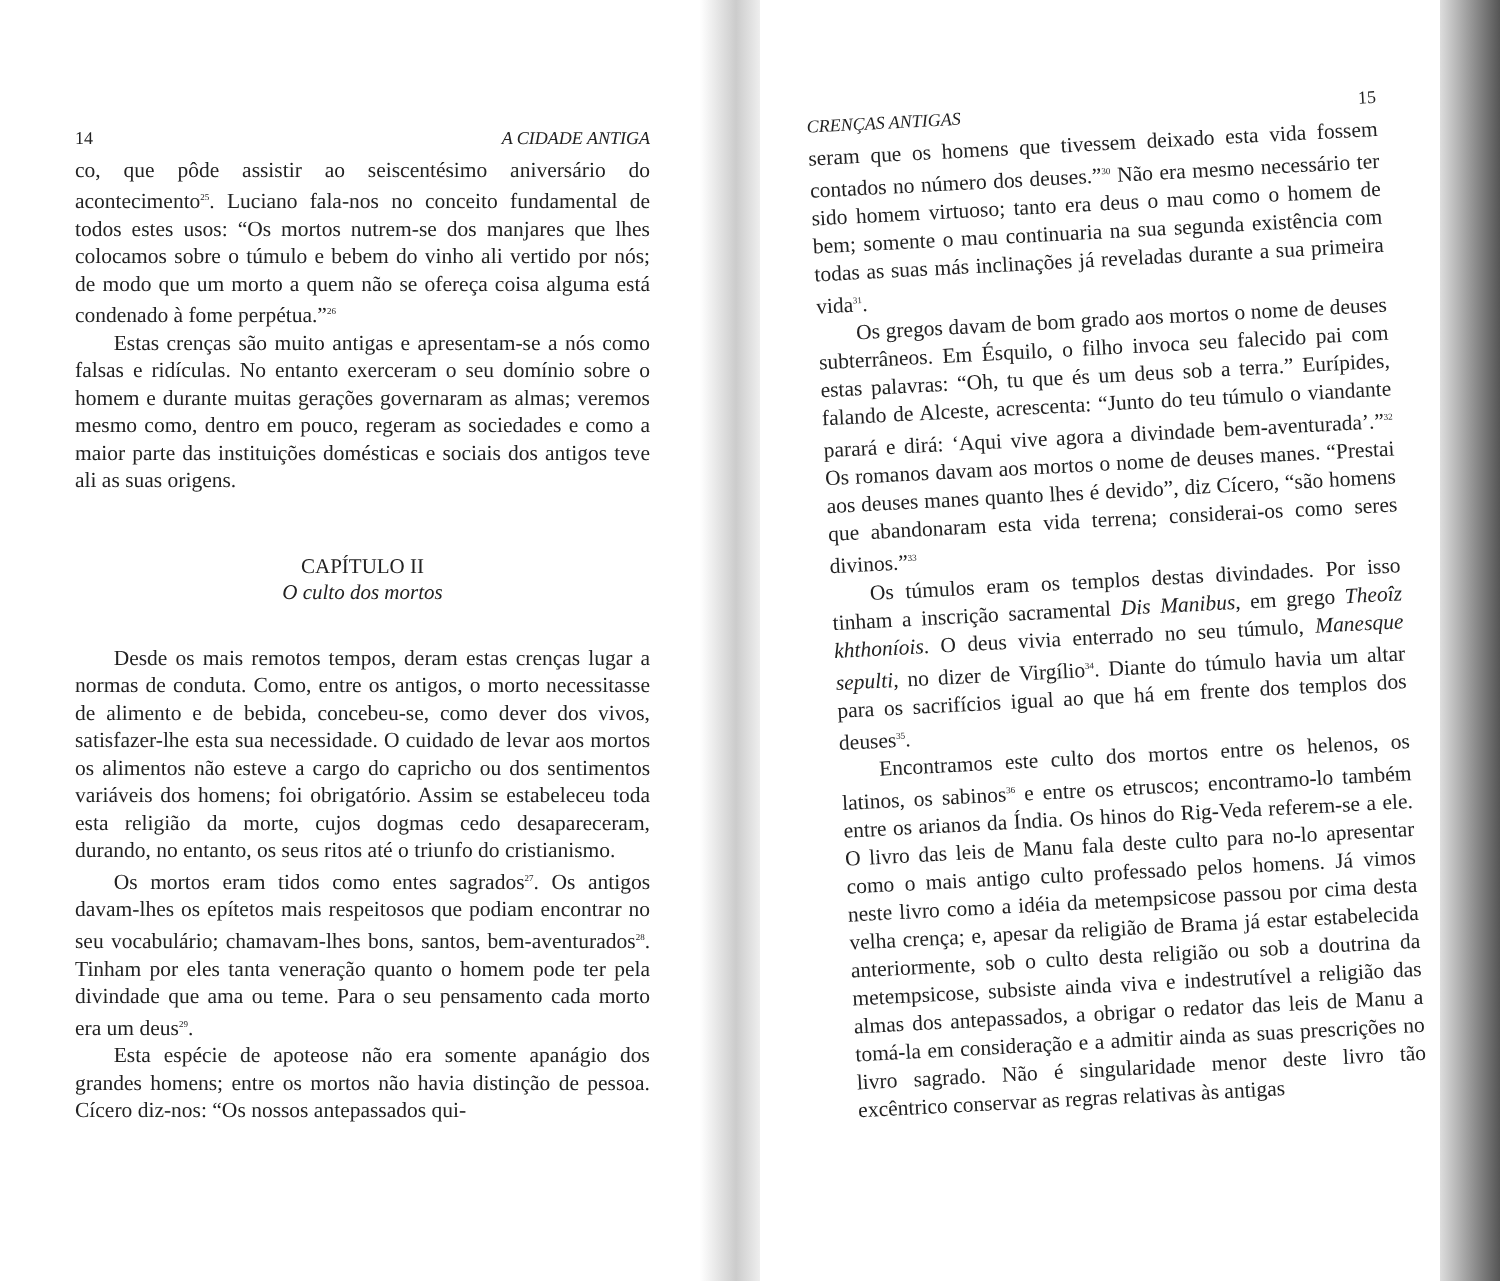14 A CIDADE ANTIGA
co, que pôde assistir ao seiscentésimo aniversário do acontecimento<sup>25</sup>. Luciano fala-nos no conceito fundamental de todos estes usos: “Os mortos nutrem-se dos manjares que lhes colocamos sobre o túmulo e bebem do vinho ali vertido por nós; de modo que um morto a quem não se ofereça coisa alguma está condenado à fome perpétua.”<sup>26</sup>
Estas crenças são muito antigas e apresentam-se a nós como falsas e ridículas. No entanto exerceram o seu domínio sobre o homem e durante muitas gerações governaram as almas; veremos mesmo como, dentro em pouco, regeram as sociedades e como a maior parte das instituições domésticas e sociais dos antigos teve ali as suas origens.
CAPÍTULO II
O culto dos mortos
Desde os mais remotos tempos, deram estas crenças lugar a normas de conduta. Como, entre os antigos, o morto necessitasse de alimento e de bebida, concebeu-se, como dever dos vivos, satisfazer-lhe esta sua necessidade. O cuidado de levar aos mortos os alimentos não esteve a cargo do capricho ou dos sentimentos variáveis dos homens; foi obrigatório. Assim se estabeleceu toda esta religião da morte, cujos dogmas cedo desapareceram, durando, no entanto, os seus ritos até o triunfo do cristianismo.
Os mortos eram tidos como entes sagrados<sup>27</sup>. Os antigos davam-lhes os epítetos mais respeitosos que podiam encontrar no seu vocabulário; chamavam-lhes bons, santos, bem-aventurados<sup>28</sup>. Tinham por eles tanta veneração quanto o homem pode ter pela divindade que ama ou teme. Para o seu pensamento cada morto era um deus<sup>29</sup>.
Esta espécie de apoteose não era somente apanágio dos grandes homens; entre os mortos não havia distinção de pessoa. Cícero diz-nos: “Os nossos antepassados qui-
CRENÇAS ANTIGAS 15
seram que os homens que tivessem deixado esta vida fossem contados no número dos deuses.”<sup>30</sup> Não era mesmo necessário ter sido homem virtuoso; tanto era deus o mau como o homem de bem; somente o mau continuaria na sua segunda existência com todas as suas más inclinações já reveladas durante a sua primeira vida<sup>31</sup>.
Os gregos davam de bom grado aos mortos o nome de deuses subterrâneos. Em Ésquilo, o filho invoca seu falecido pai com estas palavras: “Oh, tu que és um deus sob a terra.” Eurípides, falando de Alceste, acrescenta: “Junto do teu túmulo o viandante parará e dirá: ‘Aqui vive agora a divindade bem-aventurada’.”<sup>32</sup> Os romanos davam aos mortos o nome de deuses manes. “Prestai aos deuses manes quanto lhes é devido”, diz Cícero, “são homens que abandonaram esta vida terrena; considerai-os como seres divinos.”<sup>33</sup>
Os túmulos eram os templos destas divindades. Por isso tinham a inscrição sacramental Dis Manibus, em grego Theoîz khthoníois. O deus vivia enterrado no seu túmulo, Manesque sepulti, no dizer de Virgílio<sup>34</sup>. Diante do túmulo havia um altar para os sacrifícios igual ao que há em frente dos templos dos deuses<sup>35</sup>.
Encontramos este culto dos mortos entre os helenos, os latinos, os sabinos<sup>36</sup> e entre os etruscos; encontramo-lo também entre os arianos da Índia. Os hinos do Rig-Veda referem-se a ele. O livro das leis de Manu fala deste culto para no-lo apresentar como o mais antigo culto professado pelos homens. Já vimos neste livro como a idéia da metempsicose passou por cima desta velha crença; e, apesar da religião de Brama já estar estabelecida anteriormente, sob o culto desta religião ou sob a doutrina da metempsicose, subsiste ainda viva e indestrutível a religião das almas dos antepassados, a obrigar o redator das leis de Manu a tomá-la em consideração e a admitir ainda as suas prescrições no livro sagrado. Não é singularidade menor deste livro tão excêntrico conservar as regras relativas às antigas